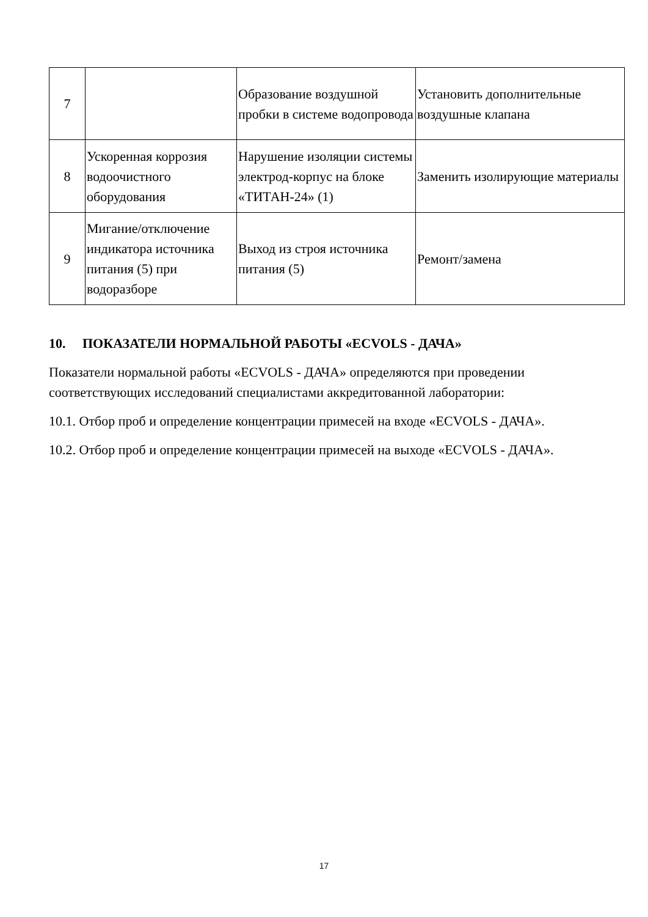| 7 | | Образование воздушной пробки в системе водопровода | Установить дополнительные воздушные клапана |
| 8 | Ускоренная коррозия водоочистного оборудования | Нарушение изоляции системы электрод-корпус на блоке «ТИТАН-24» (1) | Заменить изолирующие материалы |
| 9 | Мигание/отключение индикатора источника питания (5) при водоразборе | Выход из строя источника питания (5) | Ремонт/замена |
10. ПОКАЗАТЕЛИ НОРМАЛЬНОЙ РАБОТЫ «ECVOLS - ДАЧА»
Показатели нормальной работы «ECVOLS - ДАЧА» определяются при проведении соответствующих исследований специалистами аккредитованной лаборатории:
10.1. Отбор проб и определение концентрации примесей на входе «ECVOLS - ДАЧА».
10.2. Отбор проб и определение концентрации примесей на выходе «ECVOLS - ДАЧА».
17